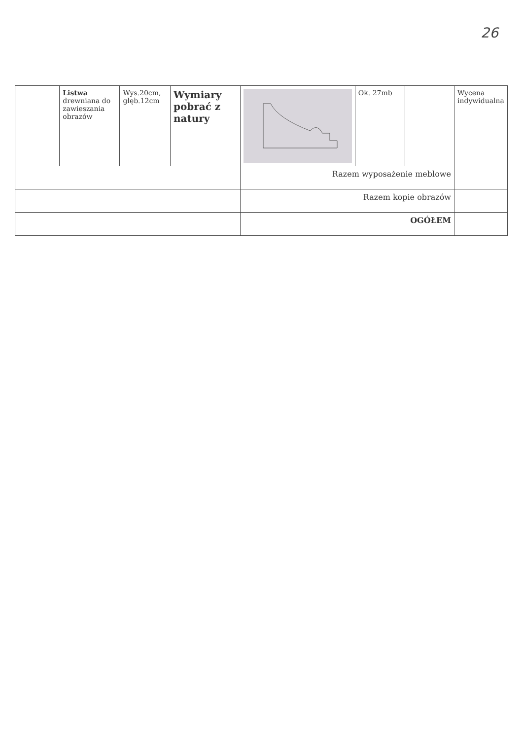26
| | Listwa drewniana do zawieszania obrazów | Wys.20cm, głęb.12cm | Wymiary pobrać z natury | | Ok. 27mb | | Wycena indywidualna |
| | | | | Razem wyposażenie meblowe | | | |
| | | | | Razem kopie obrazów | | | |
| | | | | OGÓŁEM | | | |